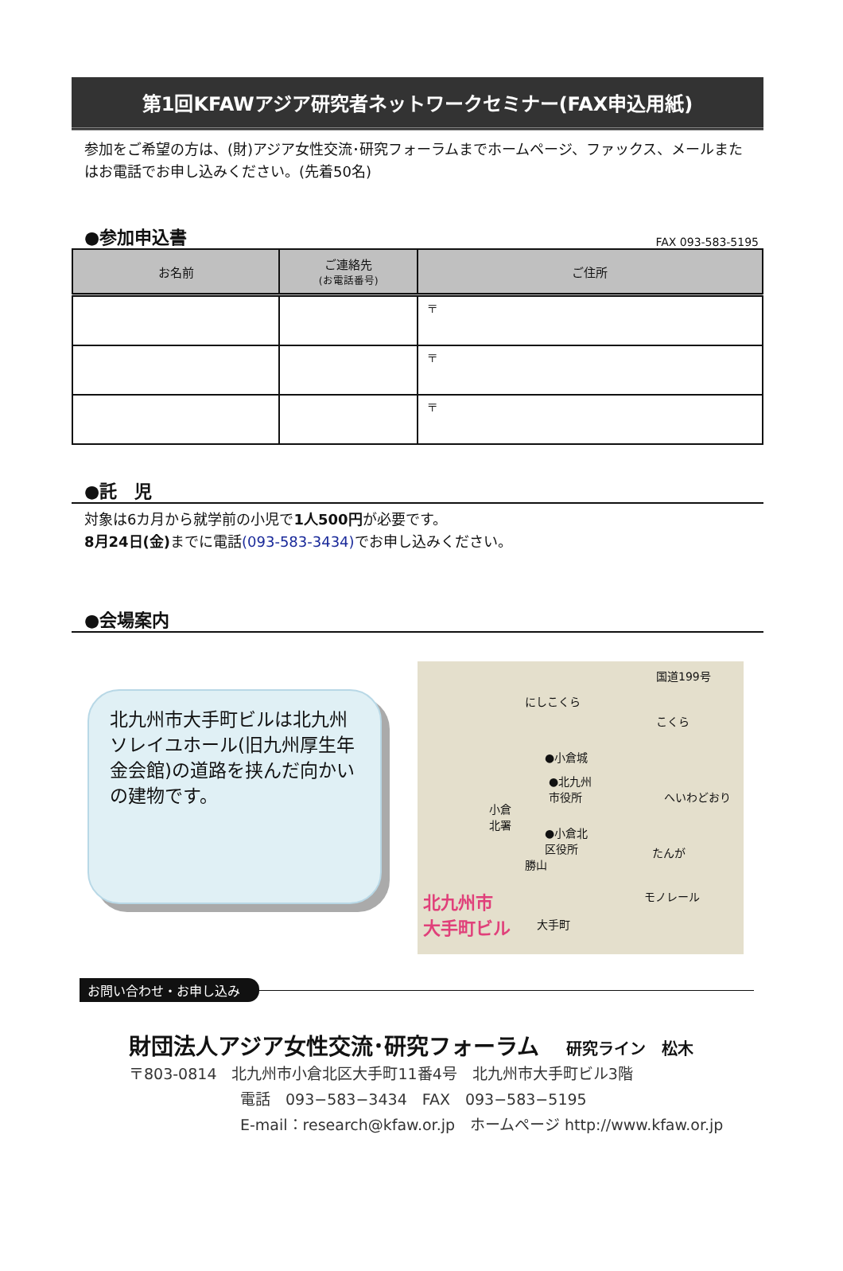第1回KFAWアジア研究者ネットワークセミナー(FAX申込用紙)
参加をご希望の方は、(財)アジア女性交流･研究フォーラムまでホームページ、ファックス、メールまたはお電話でお申し込みください。(先着50名)
●参加申込書
FAX 093-583-5195
| お名前 | ご連絡先 (お電話番号) | ご住所 |
| --- | --- | --- |
| | | 〒 |
| | | 〒 |
| | | 〒 |
●託　児
対象は6カ月から就学前の小児で1人500円が必要です。
8月24日(金) までに電話(093-583-3434) でお申し込みください。
●会場案内
北九州市大手町ビルは北九州ソレイユホール(旧九州厚生年金会館)の道路を挟んだ向かいの建物です。
国道199号
にしこくら
こくら
●小倉城
●北九州
市役所 へいわどおり
小倉
北署
●小倉北
区役所 たんが
勝山
北九州市
大手町ビル 大手町
モノレール
お問い合わせ・お申し込み
財団法人アジア女性交流･研究フォーラム 研究ライン　松木
〒803-0814　北九州市小倉北区大手町11番4号　北九州市大手町ビル3階
電話　093−583−3434　FAX　093−583−5195
E-mail：research@kfaw.or.jp　ホームページ http://www.kfaw.or.jp